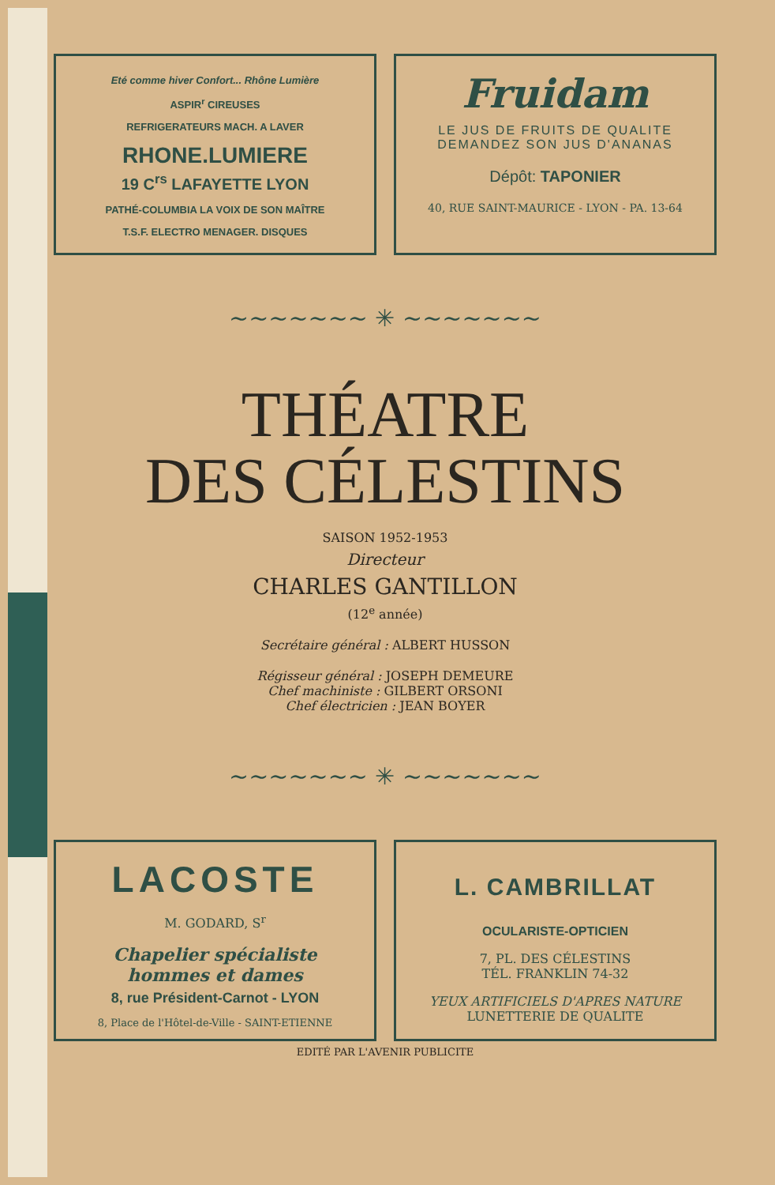Eté comme hiver Confort... Rhône Lumière
ASPIR<sup>r</sup> CIREUSES
REFRIGERATEURS MACH. A LAVER
RHONE.LUMIERE
19 C<sup>rs</sup> LAFAYETTE LYON
PATHÉ-COLUMBIA LA VOIX DE SON MAÎTRE
T.S.F. ELECTRO MENAGER. DISQUES
Fruidam
LE JUS DE FRUITS DE QUALITE
DEMANDEZ SON JUS D'ANANAS
Dépôt: TAPONIER
40, RUE SAINT-MAURICE - LYON - PA. 13-64
~~~~~~~ ✳ ~~~~~~~
THÉATRE
DES CÉLESTINS
SAISON 1952-1953
Directeur
CHARLES GANTILLON
(12<sup>e</sup> année)
Secrétaire général : ALBERT HUSSON
Régisseur général : JOSEPH DEMEURE
Chef machiniste : GILBERT ORSONI
Chef électricien : JEAN BOYER
~~~~~~~ ✳ ~~~~~~~
LACOSTE
M. GODARD, S<sup>r</sup>
Chapelier spécialiste
hommes et dames
8, rue Président-Carnot - LYON
8, Place de l'Hôtel-de-Ville - SAINT-ETIENNE
L. CAMBRILLAT
OCULARISTE-OPTICIEN
7, PL. DES CÉLESTINS
TÉL. FRANKLIN 74-32
YEUX ARTIFICIELS D'APRES NATURE
LUNETTERIE DE QUALITE
EDITÉ PAR L'AVENIR PUBLICITE